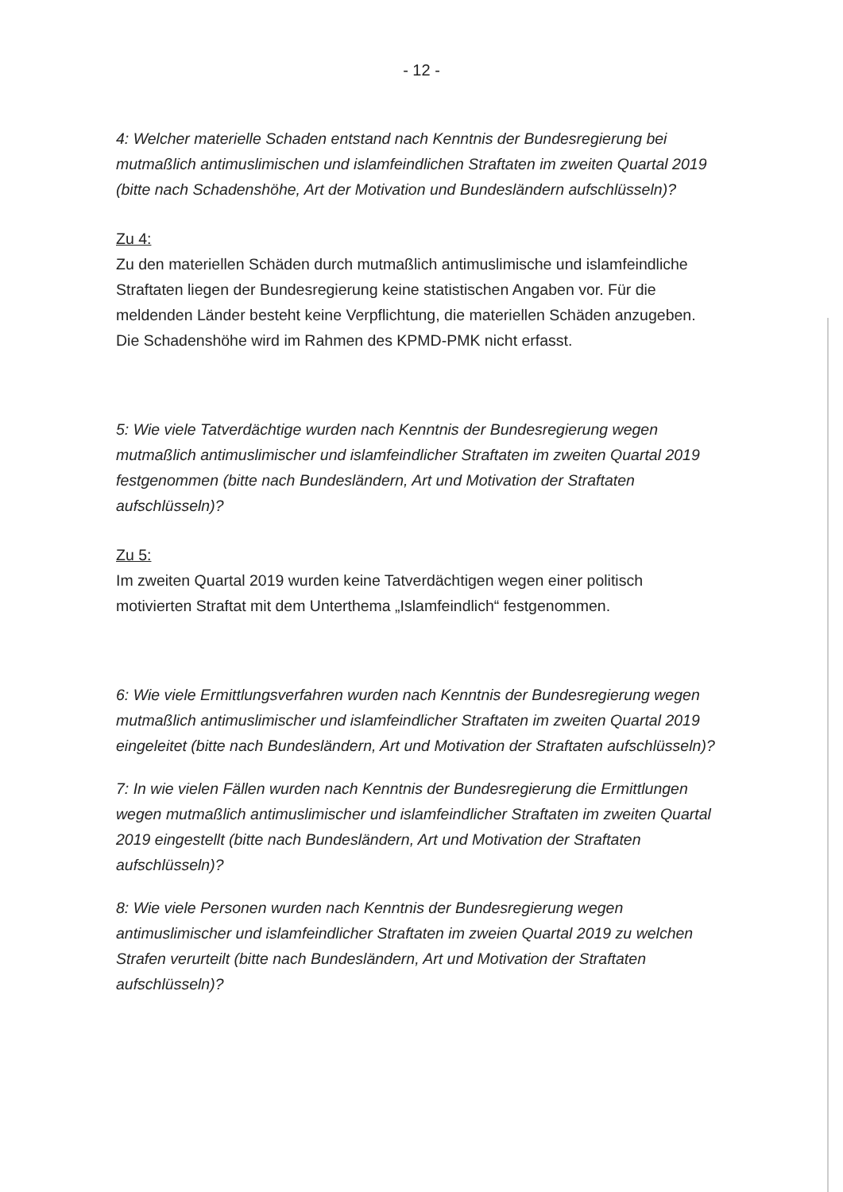- 12 -
4: Welcher materielle Schaden entstand nach Kenntnis der Bundesregierung bei mutmaßlich antimuslimischen und islamfeindlichen Straftaten im zweiten Quartal 2019 (bitte nach Schadenshöhe, Art der Motivation und Bundesländern aufschlüsseln)?
Zu 4:
Zu den materiellen Schäden durch mutmaßlich antimuslimische und islamfeindliche Straftaten liegen der Bundesregierung keine statistischen Angaben vor. Für die meldenden Länder besteht keine Verpflichtung, die materiellen Schäden anzugeben. Die Schadenshöhe wird im Rahmen des KPMD-PMK nicht erfasst.
5: Wie viele Tatverdächtige wurden nach Kenntnis der Bundesregierung wegen mutmaßlich antimuslimischer und islamfeindlicher Straftaten im zweiten Quartal 2019 festgenommen (bitte nach Bundesländern, Art und Motivation der Straftaten aufschlüsseln)?
Zu 5:
Im zweiten Quartal 2019 wurden keine Tatverdächtigen wegen einer politisch motivierten Straftat mit dem Unterthema „Islamfeindlich“ festgenommen.
6: Wie viele Ermittlungsverfahren wurden nach Kenntnis der Bundesregierung wegen mutmaßlich antimuslimischer und islamfeindlicher Straftaten im zweiten Quartal 2019 eingeleitet (bitte nach Bundesländern, Art und Motivation der Straftaten aufschlüsseln)?
7: In wie vielen Fällen wurden nach Kenntnis der Bundesregierung die Ermittlungen wegen mutmaßlich antimuslimischer und islamfeindlicher Straftaten im zweiten Quartal 2019 eingestellt (bitte nach Bundesländern, Art und Motivation der Straftaten aufschlüsseln)?
8: Wie viele Personen wurden nach Kenntnis der Bundesregierung wegen antimuslimischer und islamfeindlicher Straftaten im zweien Quartal 2019 zu welchen Strafen verurteilt (bitte nach Bundesländern, Art und Motivation der Straftaten aufschlüsseln)?